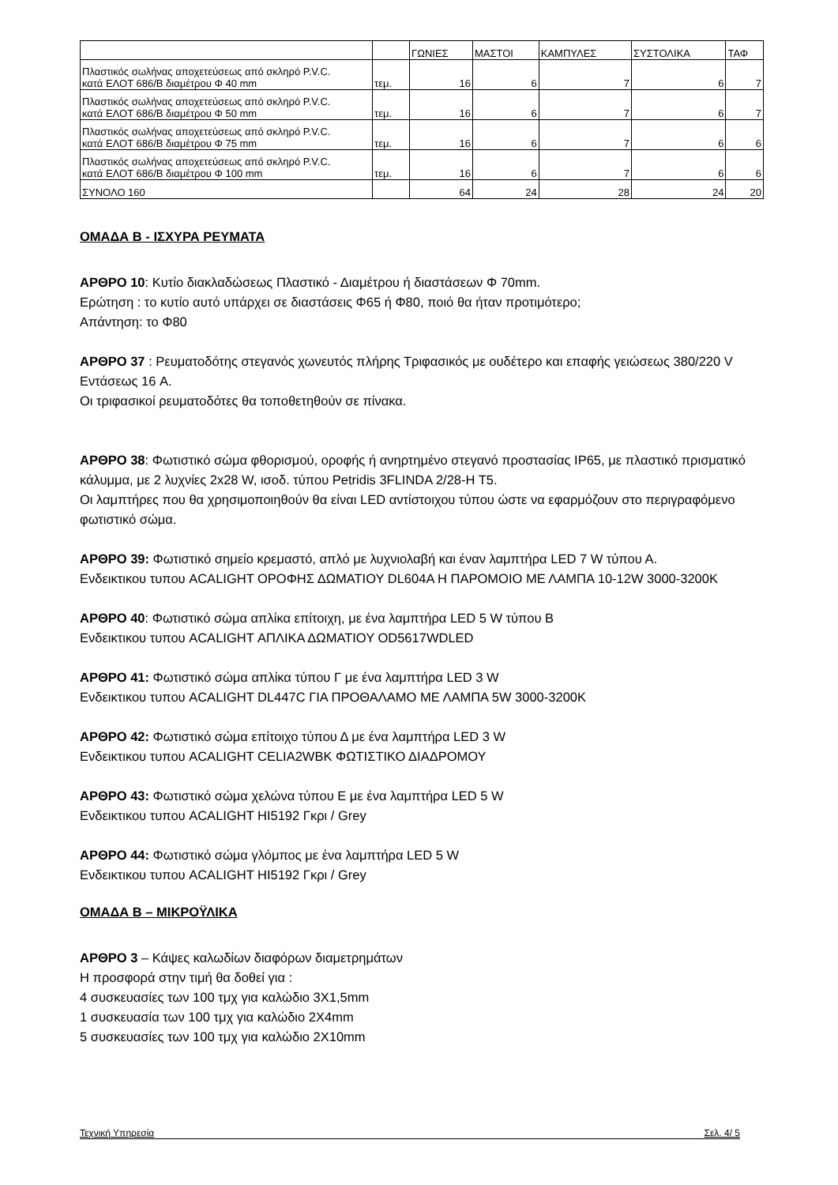| | | ΓΩΝΙΕΣ | ΜΑΣΤΟΙ | ΚΑΜΠΥΛΕΣ | ΣΥΣΤΟΛΙΚΑ | ΤΑΦ |
| Πλαστικός σωλήνας αποχετεύσεως από σκληρό P.V.C. κατά ΕΛΟΤ 686/Β διαμέτρου Φ 40 mm | τεμ. | 16 | 6 | 7 | 6 | 7 |
| Πλαστικός σωλήνας αποχετεύσεως από σκληρό P.V.C. κατά ΕΛΟΤ 686/Β διαμέτρου Φ 50 mm | τεμ. | 16 | 6 | 7 | 6 | 7 |
| Πλαστικός σωλήνας αποχετεύσεως από σκληρό P.V.C. κατά ΕΛΟΤ 686/Β διαμέτρου Φ 75 mm | τεμ. | 16 | 6 | 7 | 6 | 6 |
| Πλαστικός σωλήνας αποχετεύσεως από σκληρό P.V.C. κατά ΕΛΟΤ 686/Β διαμέτρου Φ 100 mm | τεμ. | 16 | 6 | 7 | 6 | 6 |
| ΣΥΝΟΛΟ 160 | | 64 | 24 | 28 | 24 | 20 |
ΟΜΑΔΑ Β - ΙΣΧΥΡΑ ΡΕΥΜΑΤΑ
ΑΡΘΡΟ 10: Κυτίο διακλαδώσεως Πλαστικό - Διαμέτρου ή διαστάσεων Φ 70mm.
Ερώτηση : το κυτίο αυτό υπάρχει σε διαστάσεις Φ65 ή Φ80, ποιό θα ήταν προτιμότερο;
Απάντηση: το Φ80
ΑΡΘΡΟ 37 : Ρευματοδότης στεγανός χωνευτός πλήρης Τριφασικός με ουδέτερο και επαφής γειώσεως 380/220 V Εντάσεως 16 A.
Οι τριφασικοί ρευματοδότες θα τοποθετηθούν σε πίνακα.
ΑΡΘΡΟ 38: Φωτιστικό σώμα φθορισμού, οροφής ή ανηρτημένο στεγανό προστασίας IP65, με πλαστικό πρισματικό κάλυμμα, με 2 λυχνίες 2x28 W, ισοδ. τύπου Petridis 3FLINDA 2/28-H T5.
Οι λαμπτήρες που θα χρησιμοποιηθούν θα είναι LED αντίστοιχου τύπου ώστε να εφαρμόζουν στο περιγραφόμενο φωτιστικό σώμα.
ΑΡΘΡΟ 39: Φωτιστικό σημείο κρεμαστό, απλό με λυχνιολαβή και έναν λαμπτήρα LED 7 W τύπου Α.
Ενδεικτικου τυπου ACALIGHT ΟΡΟΦΗΣ ΔΩΜΑΤΙΟΥ DL604A Η ΠΑΡΟΜΟΙΟ ΜΕ ΛΑΜΠΑ 10-12W 3000-3200K
ΑΡΘΡΟ 40: Φωτιστικό σώμα απλίκα επίτοιχη, με ένα λαμπτήρα LED 5 W τύπου Β
Ενδεικτικου τυπου ACALIGHT ΑΠΛΙΚΑ ΔΩΜΑΤΙΟΥ OD5617WDLED
ΑΡΘΡΟ 41: Φωτιστικό σώμα απλίκα τύπου Γ με ένα λαμπτήρα LED 3 W
Ενδεικτικου τυπου ACALIGHT DL447C ΓΙΑ ΠΡΟΘΑΛΑΜΟ ΜΕ ΛΑΜΠΑ 5W 3000-3200K
ΑΡΘΡΟ 42: Φωτιστικό σώμα επίτοιχο τύπου Δ με ένα λαμπτήρα LED 3 W
Ενδεικτικου τυπου ACALIGHT CELIA2WBK ΦΩΤΙΣΤΙΚΟ ΔΙΑΔΡΟΜΟΥ
ΑΡΘΡΟ 43: Φωτιστικό σώμα χελώνα τύπου Ε με ένα λαμπτήρα LED 5 W
Ενδεικτικου τυπου ACALIGHT HI5192 Γκρι / Grey
ΑΡΘΡΟ 44: Φωτιστικό σώμα γλόμπος με ένα λαμπτήρα LED 5 W
Ενδεικτικου τυπου ACALIGHT HI5192 Γκρι / Grey
ΟΜΑΔΑ Β – ΜΙΚΡΟΫΛΙΚΑ
ΑΡΘΡΟ 3 – Κάψες καλωδίων διαφόρων διαμετρημάτων
Η προσφορά στην τιμή θα δοθεί για :
4 συσκευασίες των 100 τμχ για καλώδιο 3Χ1,5mm
1 συσκευασία των 100 τμχ για καλώδιο 2Χ4mm
5 συσκευασίες των 100 τμχ για καλώδιο 2Χ10mm
Τεχνική Υπηρεσία Σελ. 4/ 5